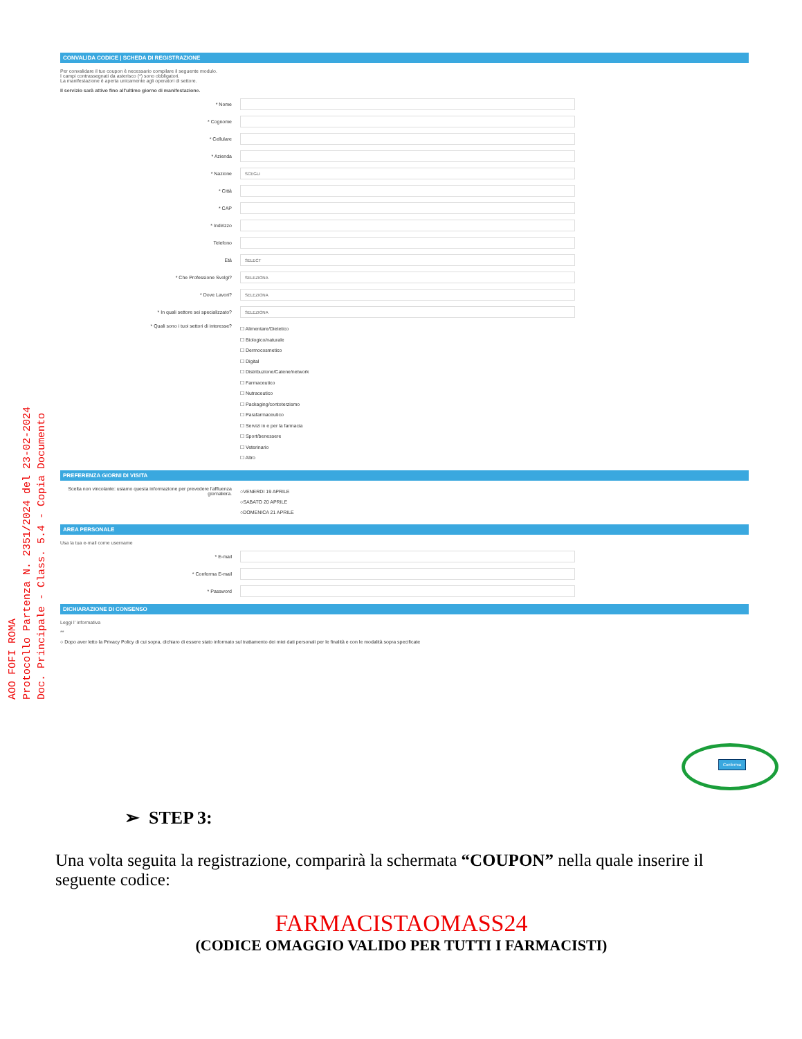AOO FOFI ROMA
Protocollo Partenza N. 2351/2024 del 23-02-2024
Doc. Principale - Class. 5.4 - Copia Documento
CONVALIDA CODICE | SCHEDA DI REGISTRAZIONE
Per convalidare il tuo coupon è necessario compilare il seguente modulo.
I campi contrassegnati da asterisco (*) sono obbligatori.
La manifestazione è aperta unicamente agli operatori di settore.
Il servizio sarà attivo fino all'ultimo giorno di manifestazione.
* Nome
* Cognome
* Cellulare
* Azienda
* Nazione
SCEGLI
* Città
* CAP
* Indirizzo
Telefono
Età
SELECT
* Che Professione Svolgi?
SELEZIONA
* Dove Lavori?
SELEZIONA
* In quali settore sei specializzato?
SELEZIONA
* Quali sono i tuoi settori di interesse?
☐ Alimentare/Dietetico
☐ Biologico/naturale
☐ Dermocosmetico
☐ Digital
☐ Distribuzione/Catene/network
☐ Farmaceutico
☐ Nutraceutico
☐ Packaging/contoterzismo
☐ Parafarmaceutico
☐ Servizi in e per la farmacia
☐ Sport/benessere
☐ Veterinario
☐ Altro
PREFERENZA GIORNI DI VISITA
Scelta non vincolante: usiamo questa informazione per prevedere l'affluenza giornaliera.
○VENERDI 19 APRILE
○SABATO 20 APRILE
○DOMENICA 21 APRILE
AREA PERSONALE
Usa la tua e-mail come username
* E-mail
* Conferma E-mail
* Password
DICHIARAZIONE DI CONSENSO
Leggi l' informativa
**
○ Dopo aver letto la Privacy Policy di cui sopra, dichiaro di essere stato informato sul trattamento dei miei dati personali per le finalità e con le modalità sopra specificate
Conferma
➢ STEP 3:
Una volta seguita la registrazione, comparirà la schermata “COUPON” nella quale inserire il seguente codice:
FARMACISTAOMASS24
(CODICE OMAGGIO VALIDO PER TUTTI I FARMACISTI)